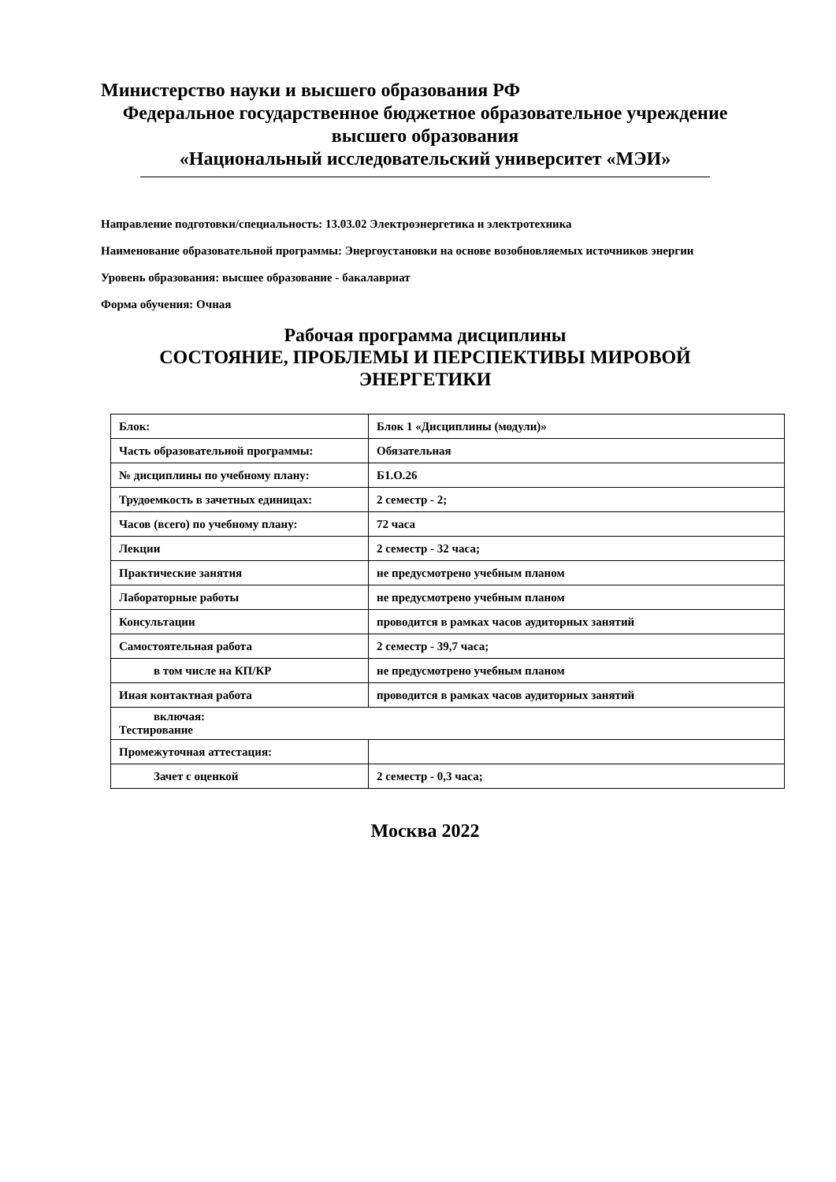Министерство науки и высшего образования РФ
Федеральное государственное бюджетное образовательное учреждение
высшего образования
«Национальный исследовательский университет «МЭИ»
Направление подготовки/специальность: 13.03.02 Электроэнергетика и электротехника
Наименование образовательной программы: Энергоустановки на основе возобновляемых источников энергии
Уровень образования: высшее образование - бакалавриат
Форма обучения: Очная
Рабочая программа дисциплины
СОСТОЯНИЕ, ПРОБЛЕМЫ И ПЕРСПЕКТИВЫ МИРОВОЙ
ЭНЕРГЕТИКИ
| Блок: | Блок 1 «Дисциплины (модули)» |
| Часть образовательной программы: | Обязательная |
| № дисциплины по учебному плану: | Б1.О.26 |
| Трудоемкость в зачетных единицах: | 2 семестр - 2; |
| Часов (всего) по учебному плану: | 72 часа |
| Лекции | 2 семестр - 32 часа; |
| Практические занятия | не предусмотрено учебным планом |
| Лабораторные работы | не предусмотрено учебным планом |
| Консультации | проводится в рамках часов аудиторных занятий |
| Самостоятельная работа | 2 семестр - 39,7 часа; |
| в том числе на КП/КР | не предусмотрено учебным планом |
| Иная контактная работа | проводится в рамках часов аудиторных занятий |
| включая: Тестирование | |
| Промежуточная аттестация: | |
| Зачет с оценкой | 2 семестр - 0,3 часа; |
Москва 2022